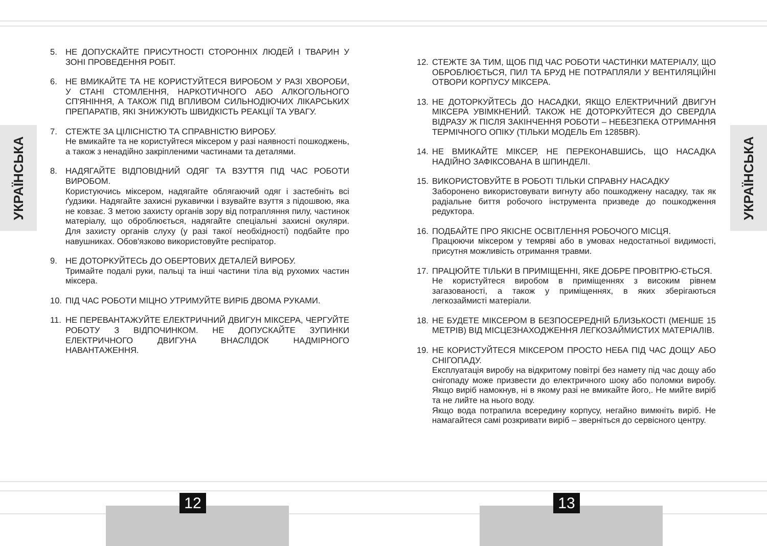УКРАЇНСЬКА
УКРАЇНСЬКА
5. НЕ ДОПУСКАЙТЕ ПРИСУТНОСТІ СТОРОННІХ ЛЮДЕЙ І ТВАРИН У ЗОНІ ПРОВЕДЕННЯ РОБІТ.
6. НЕ ВМИКАЙТЕ ТА НЕ КОРИСТУЙТЕСЯ ВИРОБОМ У РАЗІ ХВОРОБИ, У СТАНІ СТОМЛЕННЯ, НАРКОТИЧНОГО АБО АЛКОГОЛЬНОГО СП'ЯНІННЯ, А ТАКОЖ ПІД ВПЛИВОМ СИЛЬНОДІЮЧИХ ЛІКАРСЬКИХ ПРЕПАРАТІВ, ЯКІ ЗНИЖУЮТЬ ШВИДКІСТЬ РЕАКЦІЇ ТА УВАГУ.
7. СТЕЖТЕ ЗА ЦІЛІСНІСТЮ ТА СПРАВНІСТЮ ВИРОБУ.
Не вмикайте та не користуйтеся міксером у разі наявності пошкоджень, а також з ненадійно закріпленими частинами та деталями.
8. НАДЯГАЙТЕ ВІДПОВІДНИЙ ОДЯГ ТА ВЗУТТЯ ПІД ЧАС РОБОТИ ВИРОБОМ.
Користуючись міксером, надягайте облягаючий одяг і застебніть всі ґудзики. Надягайте захисні рукавички і взувайте взуття з підошвою, яка не ковзає. З метою захисту органів зору від потрапляння пилу, частинок матеріалу, що оброблюється, надягайте спеціальні захисні окуляри. Для захисту органів слуху (у разі такої необхідності) подбайте про навушниках. Обов'язково використовуйте респіратор.
9. НЕ ДОТОРКУЙТЕСЬ ДО ОБЕРТОВИХ ДЕТАЛЕЙ ВИРОБУ.
Тримайте подалі руки, пальці та інші частини тіла від рухомих частин міксера.
10. ПІД ЧАС РОБОТИ МІЦНО УТРИМУЙТЕ ВИРІБ ДВОМА РУКАМИ.
11. НЕ ПЕРЕВАНТАЖУЙТЕ ЕЛЕКТРИЧНИЙ ДВИГУН МІКСЕРА, ЧЕРГУЙТЕ РОБОТУ З ВІДПОЧИНКОМ. НЕ ДОПУСКАЙТЕ ЗУПИНКИ ЕЛЕКТРИЧНОГО ДВИГУНА ВНАСЛІДОК НАДМІРНОГО НАВАНТАЖЕННЯ.
12. СТЕЖТЕ ЗА ТИМ, ЩОБ ПІД ЧАС РОБОТИ ЧАСТИНКИ МАТЕРІАЛУ, ЩО ОБРОБЛЮЄТЬСЯ, ПИЛ ТА БРУД НЕ ПОТРАПЛЯЛИ У ВЕНТИЛЯЦІЙНІ ОТВОРИ КОРПУСУ МІКСЕРА.
13. НЕ ДОТОРКУЙТЕСЬ ДО НАСАДКИ, ЯКЩО ЕЛЕКТРИЧНИЙ ДВИГУН МІКСЕРА УВІМКНЕНИЙ. ТАКОЖ НЕ ДОТОРКУЙТЕСЯ ДО СВЕРДЛА ВІДРАЗУ Ж ПІСЛЯ ЗАКІНЧЕННЯ РОБОТИ – НЕБЕЗПЕКА ОТРИМАННЯ ТЕРМІЧНОГО ОПІКУ (ТІЛЬКИ МОДЕЛЬ Em 1285BR).
14. НЕ ВМИКАЙТЕ МІКСЕР, НЕ ПЕРЕКОНАВШИСЬ, ЩО НАСАДКА НАДІЙНО ЗАФІКСОВАНА В ШПИНДЕЛІ.
15. ВИКОРИСТОВУЙТЕ В РОБОТІ ТІЛЬКИ СПРАВНУ НАСАДКУ
Заборонено використовувати вигнуту або пошкоджену насадку, так як радіальне биття робочого інструмента призведе до пошкодження редуктора.
16. ПОДБАЙТЕ ПРО ЯКІСНЕ ОСВІТЛЕННЯ РОБОЧОГО МІСЦЯ.
Працюючи міксером у темряві або в умовах недостатньої видимості, присутня можливість отримання травми.
17. ПРАЦЮЙТЕ ТІЛЬКИ В ПРИМІЩЕННІ, ЯКЕ ДОБРЕ ПРОВІТРЮ-ЄТЬСЯ.
Не користуйтеся виробом в приміщеннях з високим рівнем загазованості, а також у приміщеннях, в яких зберігаються легкозаймисті матеріали.
18. НЕ БУДЕТЕ МІКСЕРОМ В БЕЗПОСЕРЕДНІЙ БЛИЗЬКОСТІ (МЕНШЕ 15 МЕТРІВ) ВІД МІСЦЕЗНАХОДЖЕННЯ ЛЕГКОЗАЙМИСТИХ МАТЕРІАЛІВ.
19. НЕ КОРИСТУЙТЕСЯ МІКСЕРОМ ПРОСТО НЕБА ПІД ЧАС ДОЩУ АБО СНІГОПАДУ.
Експлуатація виробу на відкритому повітрі без намету під час дощу або снігопаду може призвести до електричного шоку або поломки виробу. Якщо виріб намокнув, ні в якому разі не вмикайте його,. Не мийте виріб та не лийте на нього воду.
Якщо вода потрапила всередину корпусу, негайно вимкніть виріб. Не намагайтеся самі розкривати виріб – зверніться до сервісного центру.
12 13